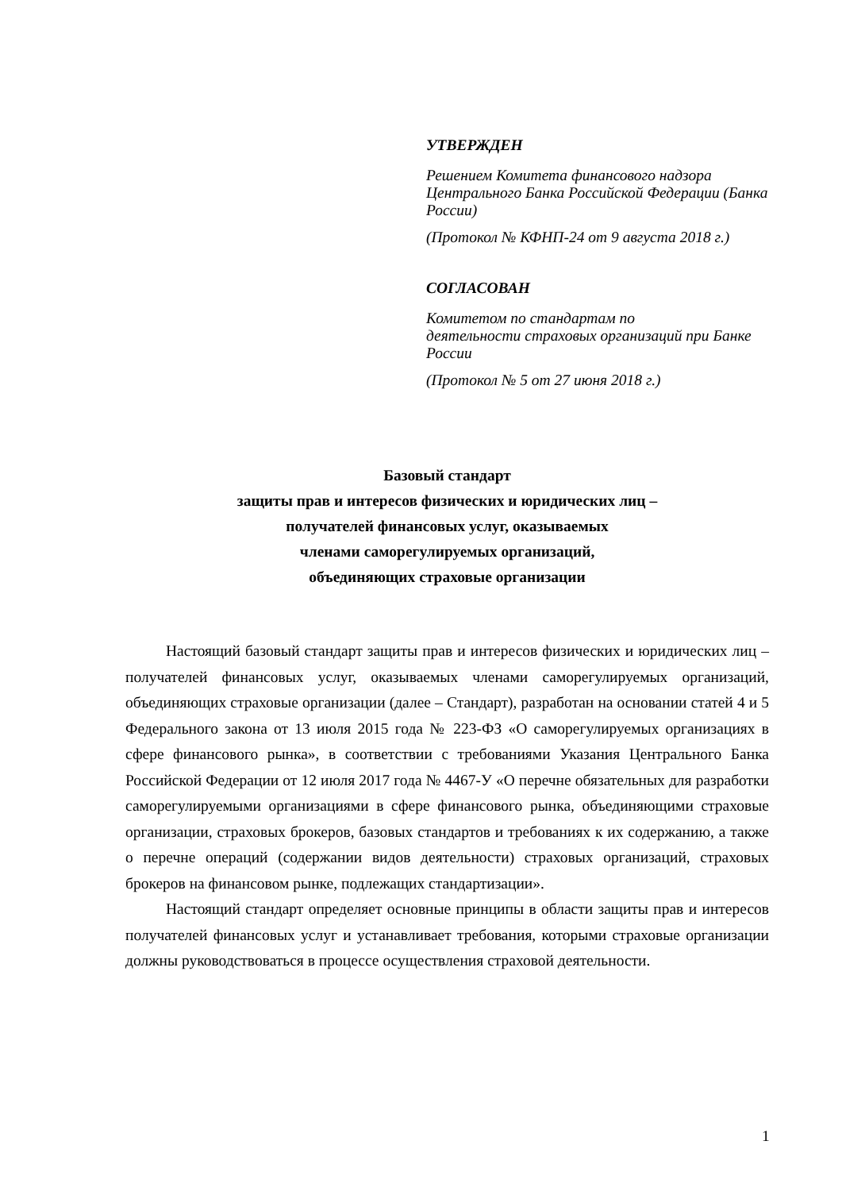УТВЕРЖДЕН
Решением Комитета финансового надзора Центрального Банка Российской Федерации (Банка России)
(Протокол № КФНП-24 от 9 августа 2018 г.)
СОГЛАСОВАН
Комитетом по стандартам по
деятельности страховых организаций при Банке России
(Протокол № 5 от 27 июня 2018 г.)
Базовый стандарт
защиты прав и интересов физических и юридических лиц –
получателей финансовых услуг, оказываемых
членами саморегулируемых организаций,
объединяющих страховые организации
Настоящий базовый стандарт защиты прав и интересов физических и юридических лиц – получателей финансовых услуг, оказываемых членами саморегулируемых организаций, объединяющих страховые организации (далее – Стандарт), разработан на основании статей 4 и 5 Федерального закона от 13 июля 2015 года № 223-ФЗ «О саморегулируемых организациях в сфере финансового рынка», в соответствии с требованиями Указания Центрального Банка Российской Федерации от 12 июля 2017 года № 4467-У «О перечне обязательных для разработки саморегулируемыми организациями в сфере финансового рынка, объединяющими страховые организации, страховых брокеров, базовых стандартов и требованиях к их содержанию, а также о перечне операций (содержании видов деятельности) страховых организаций, страховых брокеров на финансовом рынке, подлежащих стандартизации».
Настоящий стандарт определяет основные принципы в области защиты прав и интересов получателей финансовых услуг и устанавливает требования, которыми страховые организации должны руководствоваться в процессе осуществления страховой деятельности.
1